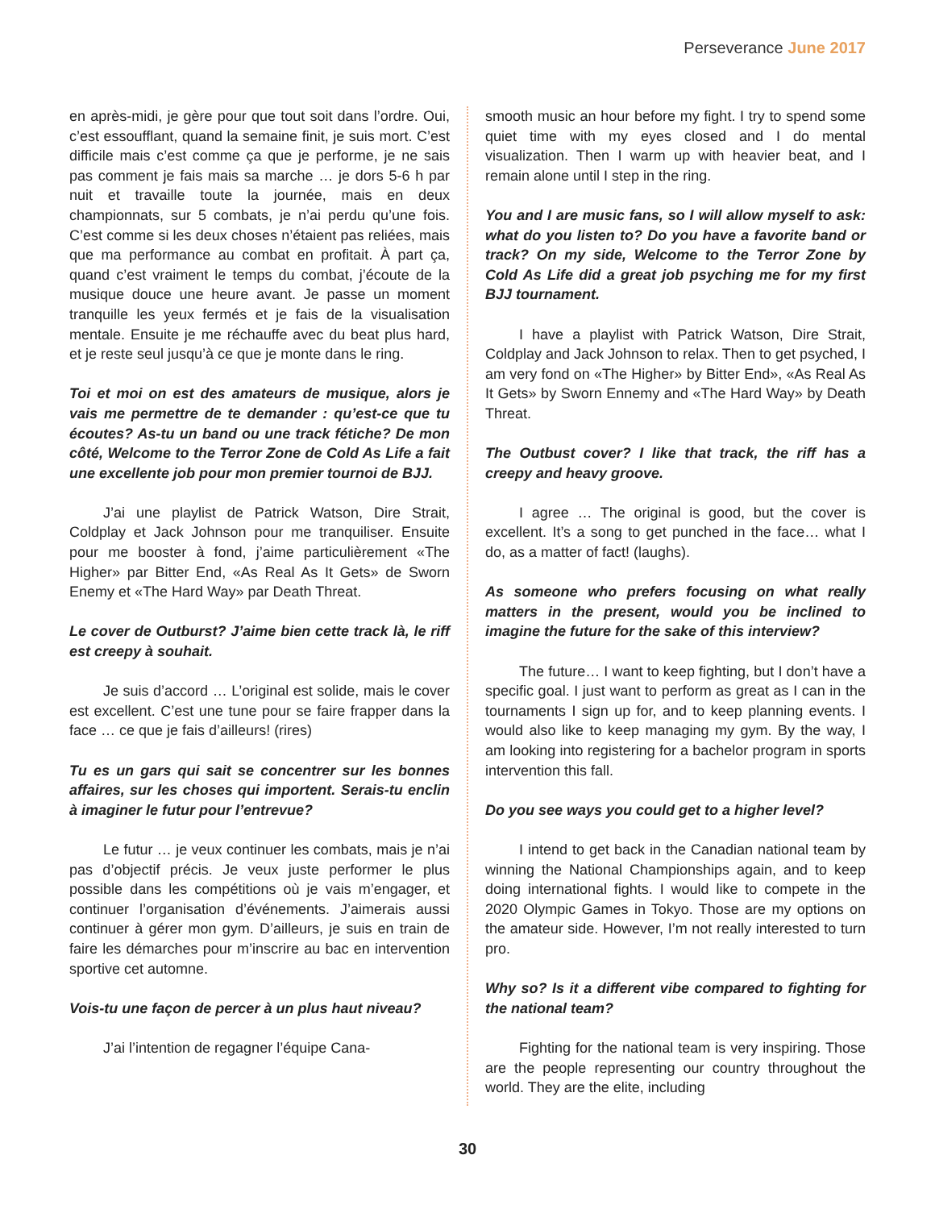Perseverance June 2017
en après-midi, je gère pour que tout soit dans l’ordre. Oui, c’est essoufflant, quand la semaine finit, je suis mort. C’est difficile mais c’est comme ça que je performe, je ne sais pas comment je fais mais sa marche … je dors 5-6 h par nuit et travaille toute la journée, mais en deux championnats, sur 5 combats, je n’ai perdu qu’une fois. C’est comme si les deux choses n’étaient pas reliées, mais que ma performance au combat en profitait. À part ça, quand c’est vraiment le temps du combat, j’écoute de la musique douce une heure avant. Je passe un moment tranquille les yeux fermés et je fais de la visualisation mentale. Ensuite je me réchauffe avec du beat plus hard, et je reste seul jusqu’à ce que je monte dans le ring.
Toi et moi on est des amateurs de musique, alors je vais me permettre de te demander : qu’est-ce que tu écoutes? As-tu un band ou une track fétiche? De mon côté, Welcome to the Terror Zone de Cold As Life a fait une excellente job pour mon premier tournoi de BJJ.
J’ai une playlist de Patrick Watson, Dire Strait, Coldplay et Jack Johnson pour me tranquiliser. Ensuite pour me booster à fond, j’aime particulièrement «The Higher» par Bitter End, «As Real As It Gets» de Sworn Enemy et «The Hard Way» par Death Threat.
Le cover de Outburst? J’aime bien cette track là, le riff est creepy à souhait.
Je suis d’accord … L’original est solide, mais le cover est excellent. C’est une tune pour se faire frapper dans la face … ce que je fais d’ailleurs! (rires)
Tu es un gars qui sait se concentrer sur les bonnes affaires, sur les choses qui importent. Serais-tu enclin à imaginer le futur pour l’entrevue?
Le futur … je veux continuer les combats, mais je n’ai pas d’objectif précis. Je veux juste performer le plus possible dans les compétitions où je vais m’engager, et continuer l’organisation d’événements. J’aimerais aussi continuer à gérer mon gym. D’ailleurs, je suis en train de faire les démarches pour m’inscrire au bac en intervention sportive cet automne.
Vois-tu une façon de percer à un plus haut niveau?
J’ai l’intention de regagner l’équipe Cana-
smooth music an hour before my fight. I try to spend some quiet time with my eyes closed and I do mental visualization. Then I warm up with heavier beat, and I remain alone until I step in the ring.
You and I are music fans, so I will allow myself to ask: what do you listen to? Do you have a favorite band or track? On my side, Welcome to the Terror Zone by Cold As Life did a great job psyching me for my first BJJ tournament.
I have a playlist with Patrick Watson, Dire Strait, Coldplay and Jack Johnson to relax. Then to get psyched, I am very fond on «The Higher» by Bitter End», «As Real As It Gets» by Sworn Ennemy and «The Hard Way» by Death Threat.
The Outbust cover? I like that track, the riff has a creepy and heavy groove.
I agree … The original is good, but the cover is excellent. It’s a song to get punched in the face… what I do, as a matter of fact! (laughs).
As someone who prefers focusing on what really matters in the present, would you be inclined to imagine the future for the sake of this interview?
The future… I want to keep fighting, but I don’t have a specific goal. I just want to perform as great as I can in the tournaments I sign up for, and to keep planning events. I would also like to keep managing my gym. By the way, I am looking into registering for a bachelor program in sports intervention this fall.
Do you see ways you could get to a higher level?
I intend to get back in the Canadian national team by winning the National Championships again, and to keep doing international fights. I would like to compete in the 2020 Olympic Games in Tokyo. Those are my options on the amateur side. However, I’m not really interested to turn pro.
Why so? Is it a different vibe compared to fighting for the national team?
Fighting for the national team is very inspiring. Those are the people representing our country throughout the world. They are the elite, including
30